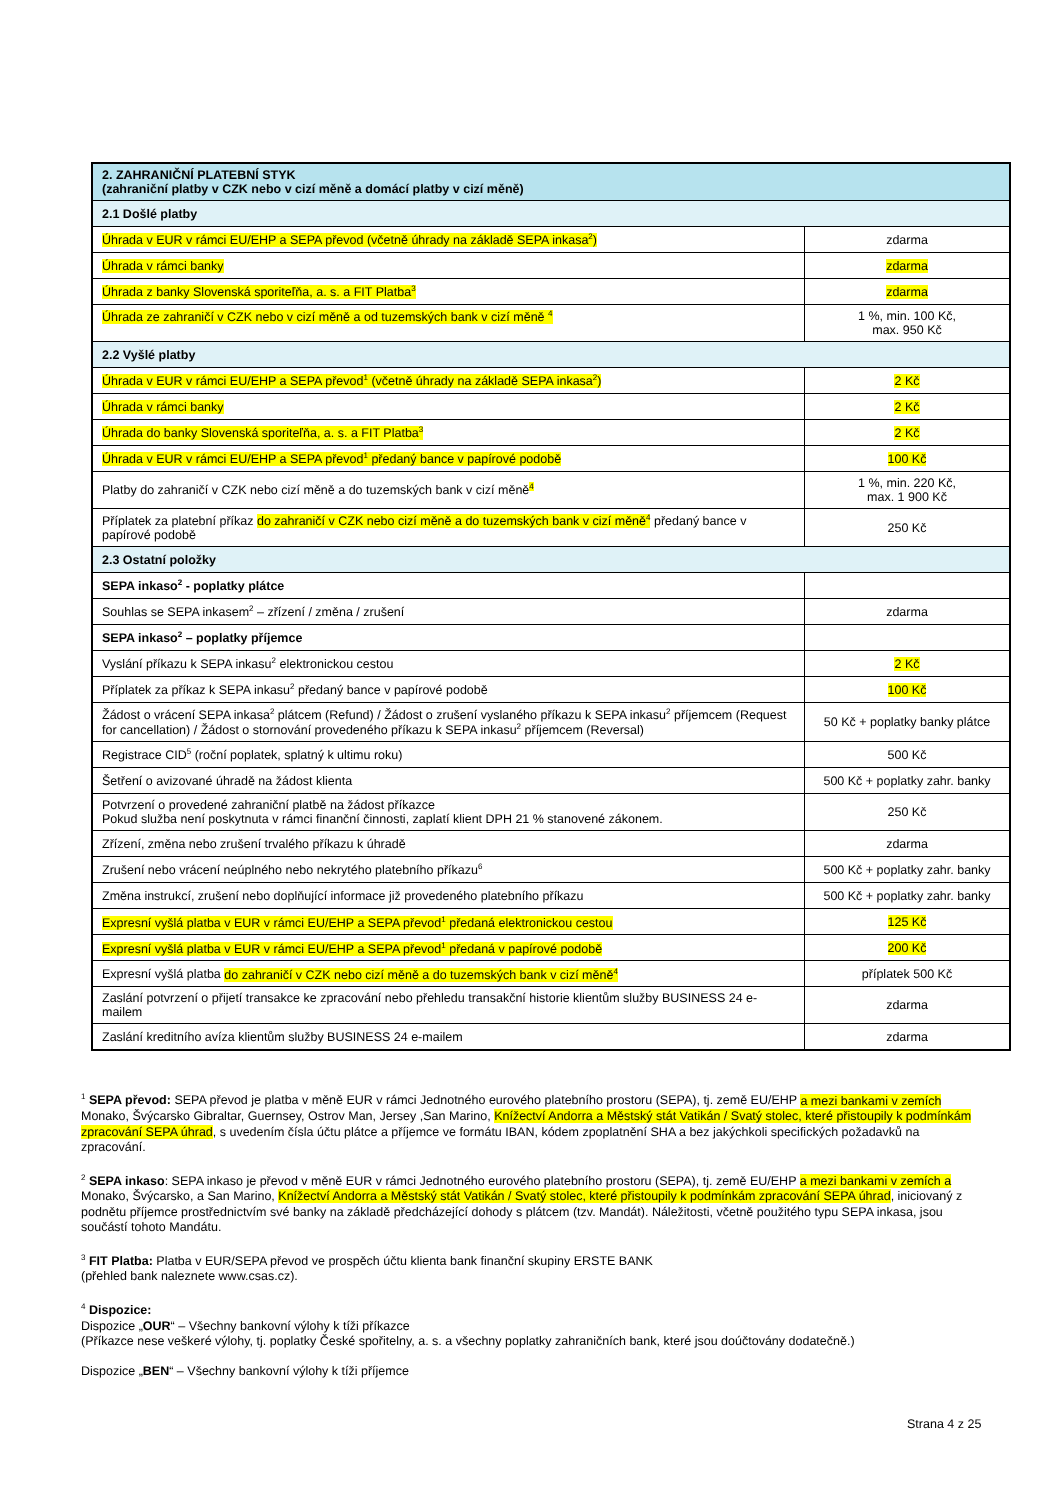| 2. ZAHRANIČNÍ PLATEBNÍ STYK (zahraniční platby v CZK nebo v cizí měně a domácí platby v cizí měně) | |
| 2.1 Došlé platby | |
| Úhrada v EUR v rámci EU/EHP a SEPA převod (včetně úhrady na základě SEPA inkasa<sup>2</sup>) | zdarma |
| Úhrada v rámci banky | zdarma |
| Úhrada z banky Slovenská sporiteľňa, a. s. a FIT Platba<sup>3</sup> | zdarma |
| Úhrada ze zahraničí v CZK nebo v cizí měně a od tuzemských bank v cizí měně <sup>4</sup> | 1 %, min. 100 Kč, max. 950 Kč |
| 2.2 Vyšlé platby | |
| Úhrada v EUR v rámci EU/EHP a SEPA převod<sup>1</sup> (včetně úhrady na základě SEPA inkasa<sup>2</sup>) | 2 Kč |
| Úhrada v rámci banky | 2 Kč |
| Úhrada do banky Slovenská sporiteľňa, a. s. a FIT Platba<sup>3</sup> | 2 Kč |
| Úhrada v EUR v rámci EU/EHP a SEPA převod<sup>1</sup> předaný bance v papírové podobě | 100 Kč |
| Platby do zahraničí v CZK nebo cizí měně a do tuzemských bank v cizí měně<sup>4</sup> | 1 %, min. 220 Kč, max. 1 900 Kč |
| Příplatek za platební příkaz do zahraničí v CZK nebo cizí měně a do tuzemských bank v cizí měně<sup>4</sup> předaný bance v papírové podobě | 250 Kč |
| 2.3 Ostatní položky | |
| SEPA inkaso<sup>2</sup> - poplatky plátce | |
| Souhlas se SEPA inkasem<sup>2</sup> – zřízení / změna / zrušení | zdarma |
| SEPA inkaso<sup>2</sup> – poplatky příjemce | |
| Vyslání příkazu k SEPA inkasu<sup>2</sup> elektronickou cestou | 2 Kč |
| Příplatek za příkaz k SEPA inkasu<sup>2</sup> předaný bance v papírové podobě | 100 Kč |
| Žádost o vrácení SEPA inkasa<sup>2</sup> plátcem (Refund) / Žádost o zrušení vyslaného příkazu k SEPA inkasu<sup>2</sup> příjemcem (Request for cancellation) / Žádost o stornování provedeného příkazu k SEPA inkasu<sup>2</sup> příjemcem (Reversal) | 50 Kč + poplatky banky plátce |
| Registrace CID<sup>5</sup> (roční poplatek, splatný k ultimu roku) | 500 Kč |
| Šetření o avizované úhradě na žádost klienta | 500 Kč + poplatky zahr. banky |
| Potvrzení o provedené zahraniční platbě na žádost příkazce Pokud služba není poskytnuta v rámci finanční činnosti, zaplatí klient DPH 21 % stanovené zákonem. | 250 Kč |
| Zřízení, změna nebo zrušení trvalého příkazu k úhradě | zdarma |
| Zrušení nebo vrácení neúplného nebo nekrytého platebního příkazu<sup>6</sup> | 500 Kč + poplatky zahr. banky |
| Změna instrukcí, zrušení nebo doplňující informace již provedeného platebního příkazu | 500 Kč + poplatky zahr. banky |
| Expresní vyšlá platba v EUR v rámci EU/EHP a SEPA převod<sup>1</sup> předaná elektronickou cestou | 125 Kč |
| Expresní vyšlá platba v EUR v rámci EU/EHP a SEPA převod<sup>1</sup> předaná v papírové podobě | 200 Kč |
| Expresní vyšlá platba do zahraničí v CZK nebo cizí měně a do tuzemských bank v cizí měně<sup>4</sup> | příplatek 500 Kč |
| Zaslání potvrzení o přijetí transakce ke zpracování nebo přehledu transakční historie klientům služby BUSINESS 24 e-mailem | zdarma |
| Zaslání kreditního avíza klientům služby BUSINESS 24 e-mailem | zdarma |
<sup>1</sup> SEPA převod: SEPA převod je platba v měně EUR v rámci Jednotného eurového platebního prostoru (SEPA), tj. země EU/EHP a mezi bankami v zemích Monako, Švýcarsko Gibraltar, Guernsey, Ostrov Man, Jersey ,San Marino, Knížectví Andorra a Městský stát Vatikán / Svatý stolec, které přistoupily k podmínkám zpracování SEPA úhrad, s uvedením čísla účtu plátce a příjemce ve formátu IBAN, kódem zpoplatnění SHA a bez jakýchkoli specifických požadavků na zpracování.
<sup>2</sup> SEPA inkaso: SEPA inkaso je převod v měně EUR v rámci Jednotného eurového platebního prostoru (SEPA), tj. země EU/EHP a mezi bankami v zemích a Monako, Švýcarsko, a San Marino, Knížectví Andorra a Městský stát Vatikán / Svatý stolec, které přistoupily k podmínkám zpracování SEPA úhrad, iniciovaný z podnětu příjemce prostřednictvím své banky na základě předcházející dohody s plátcem (tzv. Mandát). Náležitosti, včetně použitého typu SEPA inkasa, jsou součástí tohoto Mandátu.
<sup>3</sup> FIT Platba: Platba v EUR/SEPA převod ve prospěch účtu klienta bank finanční skupiny ERSTE BANK
(přehled bank naleznete www.csas.cz).
<sup>4</sup> Dispozice:
Dispozice „OUR“ – Všechny bankovní výlohy k tíži příkazce
(Příkazce nese veškeré výlohy, tj. poplatky České spořitelny, a. s. a všechny poplatky zahraničních bank, které jsou doúčtovány dodatečně.)
Dispozice „BEN“ – Všechny bankovní výlohy k tíži příjemce
Strana 4 z 25